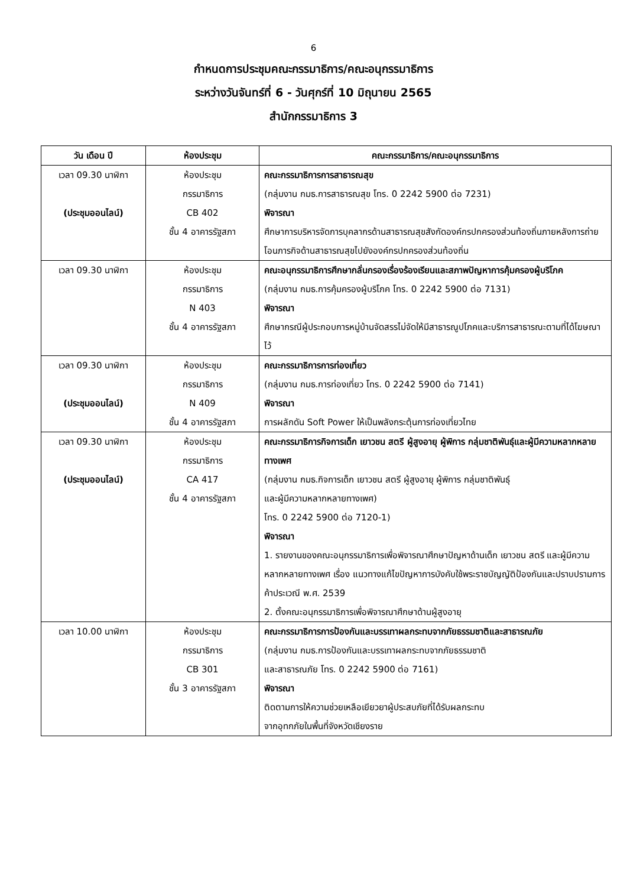6
กำหนดการประชุมคณะกรรมาธิการ/คณะอนุกรรมาธิการ
ระหว่างวันจันทร์ที่ 6 - วันศุกร์ที่ 10 มิถุนายน 2565
สำนักกรรมาธิการ 3
| วัน เดือน ปี | ห้องประชุม | คณะกรรมาธิการ/คณะอนุกรรมาธิการ |
| --- | --- | --- |
| เวลา 09.30 นาฬิกา (ประชุมออนไลน์) | ห้องประชุม กรรมาธิการ CB 402 ชั้น 4 อาคารรัฐสภา | คณะกรรมาธิการการสาธารณสุข (กลุ่มงาน กมธ.การสาธารณสุข โทร. 0 2242 5900 ต่อ 7231) พิจารณา ศึกษาการบริหารจัดการบุคลากรด้านสาธารณสุขสังกัดองค์กรปกครองส่วนท้องถิ่นภายหลังการถ่ายโอนภารกิจด้านสาธารณสุขไปยังองค์กรปกครองส่วนท้องถิ่น |
| เวลา 09.30 นาฬิกา | ห้องประชุม กรรมาธิการ N 403 ชั้น 4 อาคารรัฐสภา | คณะอนุกรรมาธิการศึกษากลั่นกรองเรื่องร้องเรียนและสภาพปัญหาการคุ้มครองผู้บริโภค (กลุ่มงาน กมธ.การคุ้มครองผู้บริโภค โทร. 0 2242 5900 ต่อ 7131) พิจารณา ศึกษากรณีผู้ประกอบการหมู่บ้านจัดสรรไม่จัดให้มีสาธารณูปโภคและบริการสาธารณะตามที่ได้โฆษณาไว้ |
| เวลา 09.30 นาฬิกา (ประชุมออนไลน์) | ห้องประชุม กรรมาธิการ N 409 ชั้น 4 อาคารรัฐสภา | คณะกรรมาธิการการท่องเที่ยว (กลุ่มงาน กมธ.การท่องเที่ยว โทร. 0 2242 5900 ต่อ 7141) พิจารณา การผลักดัน Soft Power ให้เป็นพลังกระตุ้นการท่องเที่ยวไทย |
| เวลา 09.30 นาฬิกา (ประชุมออนไลน์) | ห้องประชุม กรรมาธิการ CA 417 ชั้น 4 อาคารรัฐสภา | คณะกรรมาธิการกิจการเด็ก เยาวชน สตรี ผู้สูงอายุ ผู้พิการ กลุ่มชาติพันธุ์และผู้มีความหลากหลายทางเพศ (กลุ่มงาน กมธ.กิจการเด็ก เยาวชน สตรี ผู้สูงอายุ ผู้พิการ กลุ่มชาติพันธุ์ และผู้มีความหลากหลายทางเพศ) โทร. 0 2242 5900 ต่อ 7120-1) พิจารณา 1. รายงานของคณะอนุกรรมาธิการเพื่อพิจารณาศึกษาปัญหาด้านเด็ก เยาวชน สตรี และผู้มีความหลากหลายทางเพศ เรื่อง แนวทางแก้ไขปัญหาการบังคับใช้พระราชบัญญัติป้องกันและปราบปรามการค้าประเวณี พ.ศ. 2539 2. ตั้งคณะอนุกรรมาธิการเพื่อพิจารณาศึกษาด้านผู้สูงอายุ |
| เวลา 10.00 นาฬิกา | ห้องประชุม กรรมาธิการ CB 301 ชั้น 3 อาคารรัฐสภา | คณะกรรมาธิการการป้องกันและบรรเทาผลกระทบจากภัยธรรมชาติและสาธารณภัย (กลุ่มงาน กมธ.การป้องกันและบรรเทาผลกระทบจากภัยธรรมชาติ และสาธารณภัย โทร. 0 2242 5900 ต่อ 7161) พิจารณา ติดตามการให้ความช่วยเหลือเยียวยาผู้ประสบภัยที่ได้รับผลกระทบ จากอุทกภัยในพื้นที่จังหวัดเชียงราย |